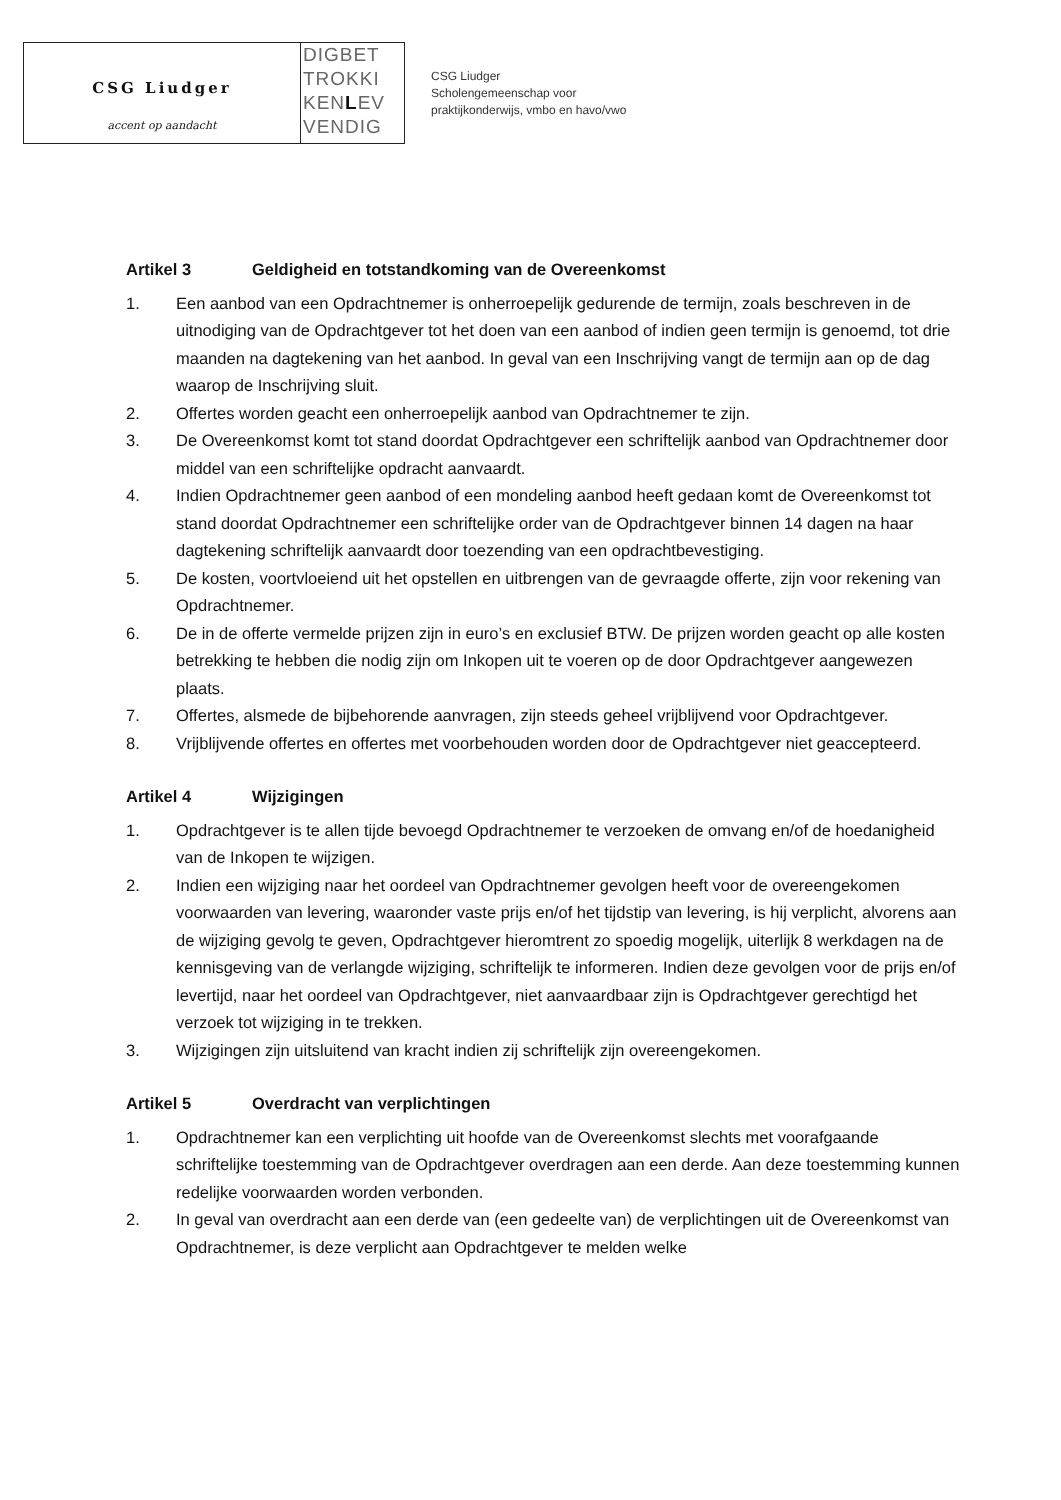CSG Liudger
accent op aandacht
DIGBET
TROKKI
KENLEV
VENDIG
CSG Liudger
Scholengemeenschap voor
praktijkonderwijs, vmbo en havo/vwo
Artikel 3 Geldigheid en totstandkoming van de Overeenkomst
1. Een aanbod van een Opdrachtnemer is onherroepelijk gedurende de termijn, zoals beschreven in de uitnodiging van de Opdrachtgever tot het doen van een aanbod of indien geen termijn is genoemd, tot drie maanden na dagtekening van het aanbod. In geval van een Inschrijving vangt de termijn aan op de dag waarop de Inschrijving sluit.
2. Offertes worden geacht een onherroepelijk aanbod van Opdrachtnemer te zijn.
3. De Overeenkomst komt tot stand doordat Opdrachtgever een schriftelijk aanbod van Opdrachtnemer door middel van een schriftelijke opdracht aanvaardt.
4. Indien Opdrachtnemer geen aanbod of een mondeling aanbod heeft gedaan komt de Overeenkomst tot stand doordat Opdrachtnemer een schriftelijke order van de Opdrachtgever binnen 14 dagen na haar dagtekening schriftelijk aanvaardt door toezending van een opdrachtbevestiging.
5. De kosten, voortvloeiend uit het opstellen en uitbrengen van de gevraagde offerte, zijn voor rekening van Opdrachtnemer.
6. De in de offerte vermelde prijzen zijn in euro’s en exclusief BTW. De prijzen worden geacht op alle kosten betrekking te hebben die nodig zijn om Inkopen uit te voeren op de door Opdrachtgever aangewezen plaats.
7. Offertes, alsmede de bijbehorende aanvragen, zijn steeds geheel vrijblijvend voor Opdrachtgever.
8. Vrijblijvende offertes en offertes met voorbehouden worden door de Opdrachtgever niet geaccepteerd.
Artikel 4 Wijzigingen
1. Opdrachtgever is te allen tijde bevoegd Opdrachtnemer te verzoeken de omvang en/of de hoedanigheid van de Inkopen te wijzigen.
2. Indien een wijziging naar het oordeel van Opdrachtnemer gevolgen heeft voor de overeengekomen voorwaarden van levering, waaronder vaste prijs en/of het tijdstip van levering, is hij verplicht, alvorens aan de wijziging gevolg te geven, Opdrachtgever hieromtrent zo spoedig mogelijk, uiterlijk 8 werkdagen na de kennisgeving van de verlangde wijziging, schriftelijk te informeren. Indien deze gevolgen voor de prijs en/of levertijd, naar het oordeel van Opdrachtgever, niet aanvaardbaar zijn is Opdrachtgever gerechtigd het verzoek tot wijziging in te trekken.
3. Wijzigingen zijn uitsluitend van kracht indien zij schriftelijk zijn overeengekomen.
Artikel 5 Overdracht van verplichtingen
1. Opdrachtnemer kan een verplichting uit hoofde van de Overeenkomst slechts met voorafgaande schriftelijke toestemming van de Opdrachtgever overdragen aan een derde. Aan deze toestemming kunnen redelijke voorwaarden worden verbonden.
2. In geval van overdracht aan een derde van (een gedeelte van) de verplichtingen uit de Overeenkomst van Opdrachtnemer, is deze verplicht aan Opdrachtgever te melden welke